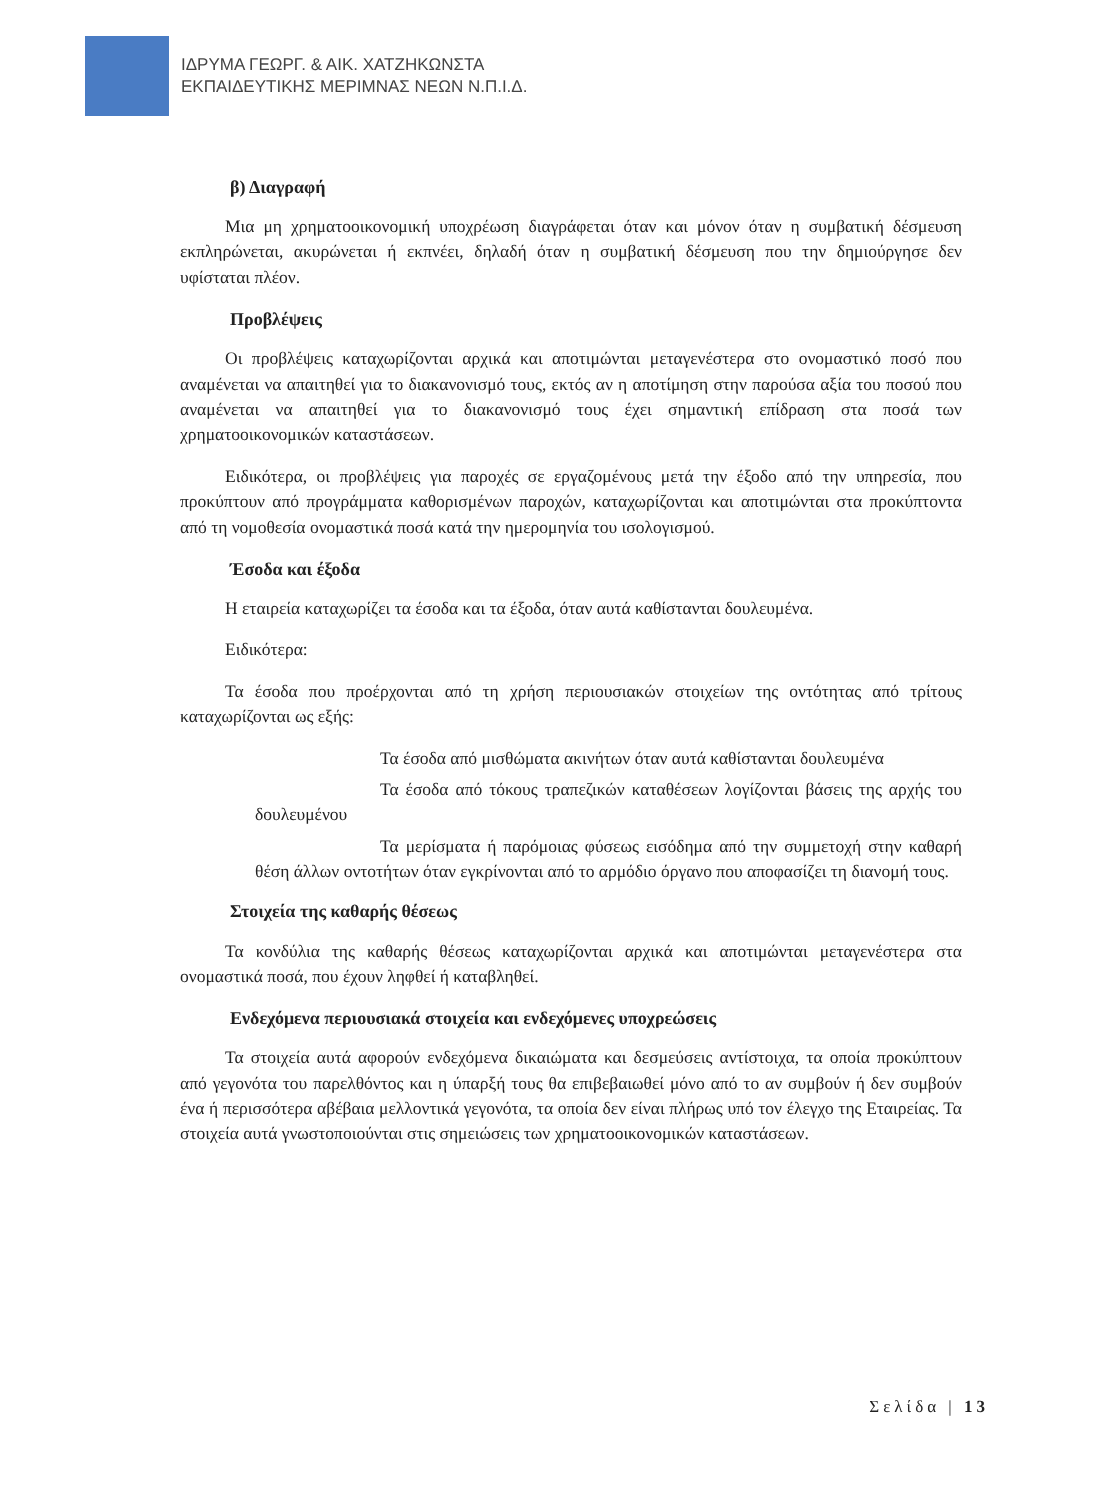ΙΔΡΥΜΑ ΓΕΩΡΓ. & ΑΙΚ. ΧΑΤΖΗΚΩΝΣΤΑ
ΕΚΠΑΙΔΕΥΤΙΚΗΣ ΜΕΡΙΜΝΑΣ ΝΕΩΝ Ν.Π.Ι.Δ.
β) Διαγραφή
Μια μη χρηματοοικονομική υποχρέωση διαγράφεται όταν και μόνον όταν η συμβατική δέσμευση εκπληρώνεται, ακυρώνεται ή εκπνέει, δηλαδή όταν η συμβατική δέσμευση που την δημιούργησε δεν υφίσταται πλέον.
Προβλέψεις
Οι προβλέψεις καταχωρίζονται αρχικά και αποτιμώνται μεταγενέστερα στο ονομαστικό ποσό που αναμένεται να απαιτηθεί για το διακανονισμό τους, εκτός αν η αποτίμηση στην παρούσα αξία του ποσού που αναμένεται να απαιτηθεί για το διακανονισμό τους έχει σημαντική επίδραση στα ποσά των χρηματοοικονομικών καταστάσεων.
Ειδικότερα, οι προβλέψεις για παροχές σε εργαζομένους μετά την έξοδο από την υπηρεσία, που προκύπτουν από προγράμματα καθορισμένων παροχών, καταχωρίζονται και αποτιμώνται στα προκύπτοντα από τη νομοθεσία ονομαστικά ποσά κατά την ημερομηνία του ισολογισμού.
Έσοδα και έξοδα
Η εταιρεία καταχωρίζει τα έσοδα και τα έξοδα, όταν αυτά καθίστανται δουλευμένα.
Ειδικότερα:
Τα έσοδα που προέρχονται από τη χρήση περιουσιακών στοιχείων της οντότητας από τρίτους καταχωρίζονται ως εξής:
Τα έσοδα από μισθώματα ακινήτων όταν αυτά καθίστανται δουλευμένα
Τα έσοδα από τόκους τραπεζικών καταθέσεων λογίζονται βάσεις της αρχής του δουλευμένου
Τα μερίσματα ή παρόμοιας φύσεως εισόδημα από την συμμετοχή στην καθαρή θέση άλλων οντοτήτων όταν εγκρίνονται από το αρμόδιο όργανο που αποφασίζει τη διανομή τους.
Στοιχεία της καθαρής θέσεως
Τα κονδύλια της καθαρής θέσεως καταχωρίζονται αρχικά και αποτιμώνται μεταγενέστερα στα ονομαστικά ποσά, που έχουν ληφθεί ή καταβληθεί.
Ενδεχόμενα περιουσιακά στοιχεία και ενδεχόμενες υποχρεώσεις
Τα στοιχεία αυτά αφορούν ενδεχόμενα δικαιώματα και δεσμεύσεις αντίστοιχα, τα οποία προκύπτουν από γεγονότα του παρελθόντος και η ύπαρξή τους θα επιβεβαιωθεί μόνο από το αν συμβούν ή δεν συμβούν ένα ή περισσότερα αβέβαια μελλοντικά γεγονότα, τα οποία δεν είναι πλήρως υπό τον έλεγχο της Εταιρείας. Τα στοιχεία αυτά γνωστοποιούνται στις σημειώσεις των χρηματοοικονομικών καταστάσεων.
Σελίδα | 13